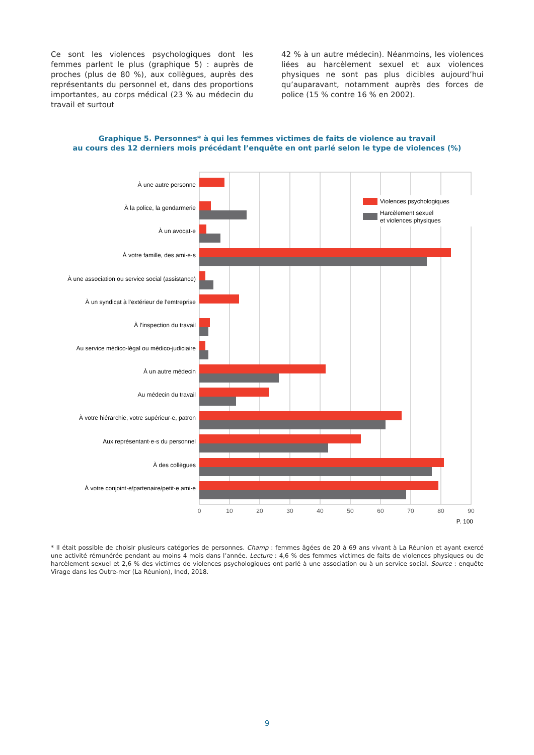Ce sont les violences psychologiques dont les femmes parlent le plus (graphique 5) : auprès de proches (plus de 80 %), aux collègues, auprès des représentants du personnel et, dans des proportions importantes, au corps médical (23 % au médecin du travail et surtout
42 % à un autre médecin). Néanmoins, les violences liées au harcèlement sexuel et aux violences physiques ne sont pas plus dicibles aujourd’hui qu’auparavant, notamment auprès des forces de police (15 % contre 16 % en 2002).
Graphique 5. Personnes* à qui les femmes victimes de faits de violence au travail
au cours des 12 derniers mois précédant l’enquête en ont parlé selon le type de violences (%)
Violences psychologiques
Harcèlement sexuel
et violences physiques
À une autre personne
À la police, la gendarmerie
À un avocat·e
À votre famille, des ami·e·s
À une association ou service social (assistance)
À un syndicat à l’extérieur de l’emtreprise
À l’inspection du travail
Au service médico-légal ou médico-judiciaire
À un autre médecin
Au médecin du travail
À votre hiérarchie, votre supérieur·e, patron
Aux représentant·e·s du personnel
À des collègues
À votre conjoint·e/partenaire/petit·e ami·e
0
10
20
30
40
50
60
70
80
90
P. 100
* Il était possible de choisir plusieurs catégories de personnes. Champ : femmes âgées de 20 à 69 ans vivant à La Réunion et ayant exercé une activité rémunérée pendant au moins 4 mois dans l’année. Lecture : 4,6 % des femmes victimes de faits de violences physiques ou de harcèlement sexuel et 2,6 % des victimes de violences psychologiques ont parlé à une association ou à un service social. Source : enquête Virage dans les Outre-mer (La Réunion), Ined, 2018.
9